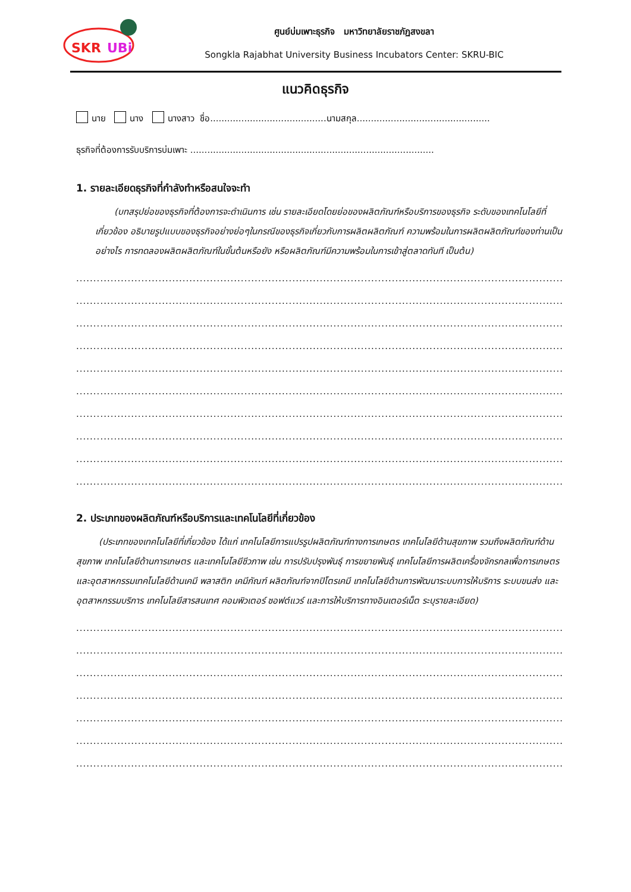SKR
UBi
ศูนย์บ่มเพาะธุรกิจ มหาวิทยาลัยราชภัฏสงขลา
Songkla Rajabhat University Business Incubators Center: SKRU-BIC
แนวคิดธุรกิจ
นาย นาง นางสาว ชื่อ.........................................นามสกุล...............................................
ธุรกิจที่ต้องการรับบริการบ่มเพาะ ......................................................................................
1. รายละเอียดธุรกิจที่กำลังทำหรือสนใจจะทำ
(บทสรุปย่อของธุรกิจที่ต้องการจะดำเนินการ เช่น รายละเอียดโดยย่อของผลิตภัณฑ์หรือบริการของธุรกิจ ระดับของเทคโนโลยีที่เกี่ยวข้อง อธิบายรูปแบบของธุรกิจอย่างย่อๆในกรณีของธุรกิจเกี่ยวกับการผลิตผลิตภัณฑ์ ความพร้อมในการผลิตผลิตภัณฑ์ของท่านเป็นอย่างไร การทดลองผลิตผลิตภัณฑ์ในขั้นต้นหรือยัง หรือผลิตภัณฑ์มีความพร้อมในการเข้าสู่ตลาดทันที เป็นต้น)
..................................................................................................................................................................
..................................................................................................................................................................
..................................................................................................................................................................
..................................................................................................................................................................
..................................................................................................................................................................
..................................................................................................................................................................
..................................................................................................................................................................
..................................................................................................................................................................
..................................................................................................................................................................
..................................................................................................................................................................
2. ประเภทของผลิตภัณฑ์หรือบริการและเทคโนโลยีที่เกี่ยวข้อง
(ประเภทของเทคโนโลยีที่เกี่ยวข้อง ได้แก่ เทคโนโลยีการแปรรูปผลิตภัณฑ์ทางการเกษตร เทคโนโลยีด้านสุขภาพ รวมถึงผลิตภัณฑ์ด้านสุขภาพ เทคโนโลยีด้านการเกษตร และเทคโนโลยีชีวภาพ เช่น การปรับปรุงพันธุ์ การขยายพันธุ์ เทคโนโลยีการผลิตเครื่องจักรกลเพื่อการเกษตรและอุตสาหกรรมเทคโนโลยีด้านเคมี พลาสติก เคมีภัณฑ์ ผลิตภัณฑ์จากปิโตรเคมี เทคโนโลยีด้านการพัฒนาระบบการให้บริการ ระบบขนส่ง และอุตสาหกรรมบริการ เทคโนโลยีสารสนเทศ คอมพิวเตอร์ ซอฟต์แวร์ และการให้บริการทางอินเตอร์เน็ต ระบุรายละเอียด)
..................................................................................................................................................................
..................................................................................................................................................................
..................................................................................................................................................................
..................................................................................................................................................................
..................................................................................................................................................................
..................................................................................................................................................................
..................................................................................................................................................................